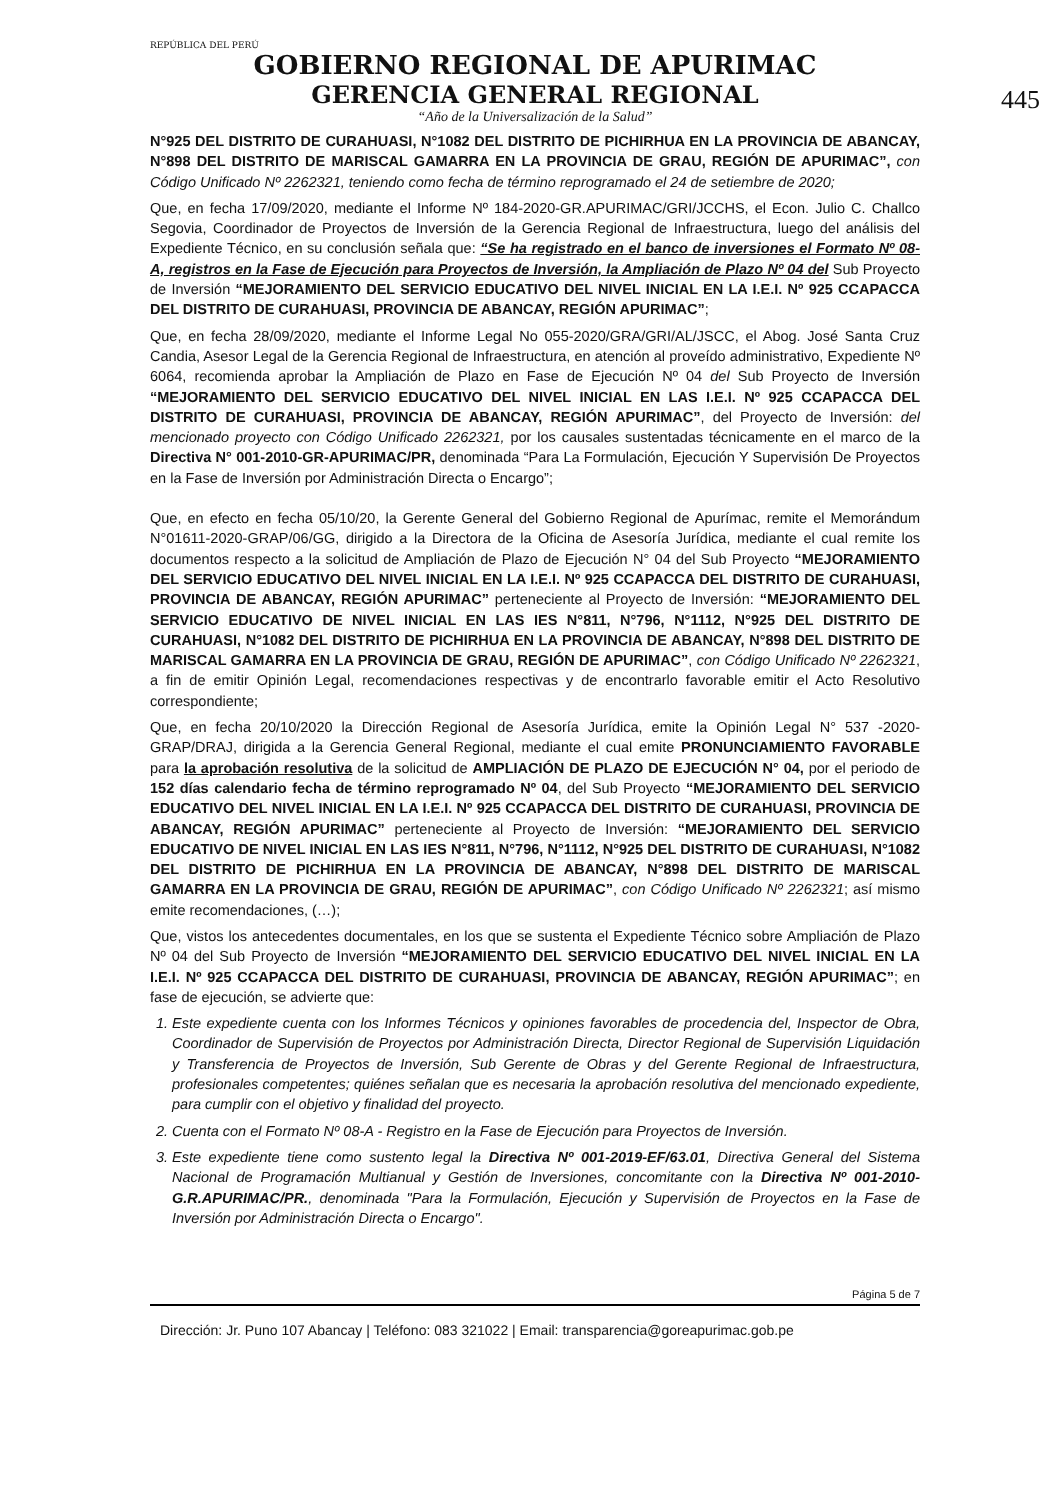445
REPÚBLICA DEL PERÚ
GOBIERNO REGIONAL DE APURIMAC
GERENCIA GENERAL REGIONAL
“Año de la Universalización de la Salud”
N°925 DEL DISTRITO DE CURAHUASI, N°1082 DEL DISTRITO DE PICHIRHUA EN LA PROVINCIA DE ABANCAY, N°898 DEL DISTRITO DE MARISCAL GAMARRA EN LA PROVINCIA DE GRAU, REGIÓN DE APURIMAC”, con Código Unificado Nº 2262321, teniendo como fecha de término reprogramado el 24 de setiembre de 2020;
Que, en fecha 17/09/2020, mediante el Informe Nº 184-2020-GR.APURIMAC/GRI/JCCHS, el Econ. Julio C. Challco Segovia, Coordinador de Proyectos de Inversión de la Gerencia Regional de Infraestructura, luego del análisis del Expediente Técnico, en su conclusión señala que: “Se ha registrado en el banco de inversiones el Formato Nº 08-A, registros en la Fase de Ejecución para Proyectos de Inversión, la Ampliación de Plazo Nº 04 del Sub Proyecto de Inversión “MEJORAMIENTO DEL SERVICIO EDUCATIVO DEL NIVEL INICIAL EN LA I.E.I. Nº 925 CCAPACCA DEL DISTRITO DE CURAHUASI, PROVINCIA DE ABANCAY, REGIÓN APURIMAC”;
Que, en fecha 28/09/2020, mediante el Informe Legal No 055-2020/GRA/GRI/AL/JSCC, el Abog. José Santa Cruz Candia, Asesor Legal de la Gerencia Regional de Infraestructura, en atención al proveído administrativo, Expediente Nº 6064, recomienda aprobar la Ampliación de Plazo en Fase de Ejecución Nº 04 del Sub Proyecto de Inversión “MEJORAMIENTO DEL SERVICIO EDUCATIVO DEL NIVEL INICIAL EN LAS I.E.I. Nº 925 CCAPACCA DEL DISTRITO DE CURAHUASI, PROVINCIA DE ABANCAY, REGIÓN APURIMAC”, del Proyecto de Inversión: del mencionado proyecto con Código Unificado 2262321, por los causales sustentadas técnicamente en el marco de la Directiva N° 001-2010-GR-APURIMAC/PR, denominada “Para La Formulación, Ejecución Y Supervisión De Proyectos en la Fase de Inversión por Administración Directa o Encargo”;
Que, en efecto en fecha 05/10/20, la Gerente General del Gobierno Regional de Apurímac, remite el Memorándum N°01611-2020-GRAP/06/GG, dirigido a la Directora de la Oficina de Asesoría Jurídica, mediante el cual remite los documentos respecto a la solicitud de Ampliación de Plazo de Ejecución N° 04 del Sub Proyecto “MEJORAMIENTO DEL SERVICIO EDUCATIVO DEL NIVEL INICIAL EN LA I.E.I. Nº 925 CCAPACCA DEL DISTRITO DE CURAHUASI, PROVINCIA DE ABANCAY, REGIÓN APURIMAC” perteneciente al Proyecto de Inversión: “MEJORAMIENTO DEL SERVICIO EDUCATIVO DE NIVEL INICIAL EN LAS IES N°811, N°796, N°1112, N°925 DEL DISTRITO DE CURAHUASI, N°1082 DEL DISTRITO DE PICHIRHUA EN LA PROVINCIA DE ABANCAY, N°898 DEL DISTRITO DE MARISCAL GAMARRA EN LA PROVINCIA DE GRAU, REGIÓN DE APURIMAC”, con Código Unificado Nº 2262321, a fin de emitir Opinión Legal, recomendaciones respectivas y de encontrarlo favorable emitir el Acto Resolutivo correspondiente;
Que, en fecha 20/10/2020 la Dirección Regional de Asesoría Jurídica, emite la Opinión Legal N° 537 -2020-GRAP/DRAJ, dirigida a la Gerencia General Regional, mediante el cual emite PRONUNCIAMIENTO FAVORABLE para la aprobación resolutiva de la solicitud de AMPLIACIÓN DE PLAZO DE EJECUCIÓN N° 04, por el periodo de 152 días calendario fecha de término reprogramado Nº 04, del Sub Proyecto “MEJORAMIENTO DEL SERVICIO EDUCATIVO DEL NIVEL INICIAL EN LA I.E.I. Nº 925 CCAPACCA DEL DISTRITO DE CURAHUASI, PROVINCIA DE ABANCAY, REGIÓN APURIMAC” perteneciente al Proyecto de Inversión: “MEJORAMIENTO DEL SERVICIO EDUCATIVO DE NIVEL INICIAL EN LAS IES N°811, N°796, N°1112, N°925 DEL DISTRITO DE CURAHUASI, N°1082 DEL DISTRITO DE PICHIRHUA EN LA PROVINCIA DE ABANCAY, N°898 DEL DISTRITO DE MARISCAL GAMARRA EN LA PROVINCIA DE GRAU, REGIÓN DE APURIMAC”, con Código Unificado Nº 2262321; así mismo emite recomendaciones, (…);
Que, vistos los antecedentes documentales, en los que se sustenta el Expediente Técnico sobre Ampliación de Plazo Nº 04 del Sub Proyecto de Inversión “MEJORAMIENTO DEL SERVICIO EDUCATIVO DEL NIVEL INICIAL EN LA I.E.I. Nº 925 CCAPACCA DEL DISTRITO DE CURAHUASI, PROVINCIA DE ABANCAY, REGIÓN APURIMAC”; en fase de ejecución, se advierte que:
1. Este expediente cuenta con los Informes Técnicos y opiniones favorables de procedencia del, Inspector de Obra, Coordinador de Supervisión de Proyectos por Administración Directa, Director Regional de Supervisión Liquidación y Transferencia de Proyectos de Inversión, Sub Gerente de Obras y del Gerente Regional de Infraestructura, profesionales competentes; quiénes señalan que es necesaria la aprobación resolutiva del mencionado expediente, para cumplir con el objetivo y finalidad del proyecto.
2. Cuenta con el Formato Nº 08-A - Registro en la Fase de Ejecución para Proyectos de Inversión.
3. Este expediente tiene como sustento legal la Directiva Nº 001-2019-EF/63.01, Directiva General del Sistema Nacional de Programación Multianual y Gestión de Inversiones, concomitante con la Directiva Nº 001-2010-G.R.APURIMAC/PR., denominada "Para la Formulación, Ejecución y Supervisión de Proyectos en la Fase de Inversión por Administración Directa o Encargo".
Página 5 de 7
Dirección: Jr. Puno 107 Abancay | Teléfono: 083 321022 | Email: transparencia@goreapurimac.gob.pe